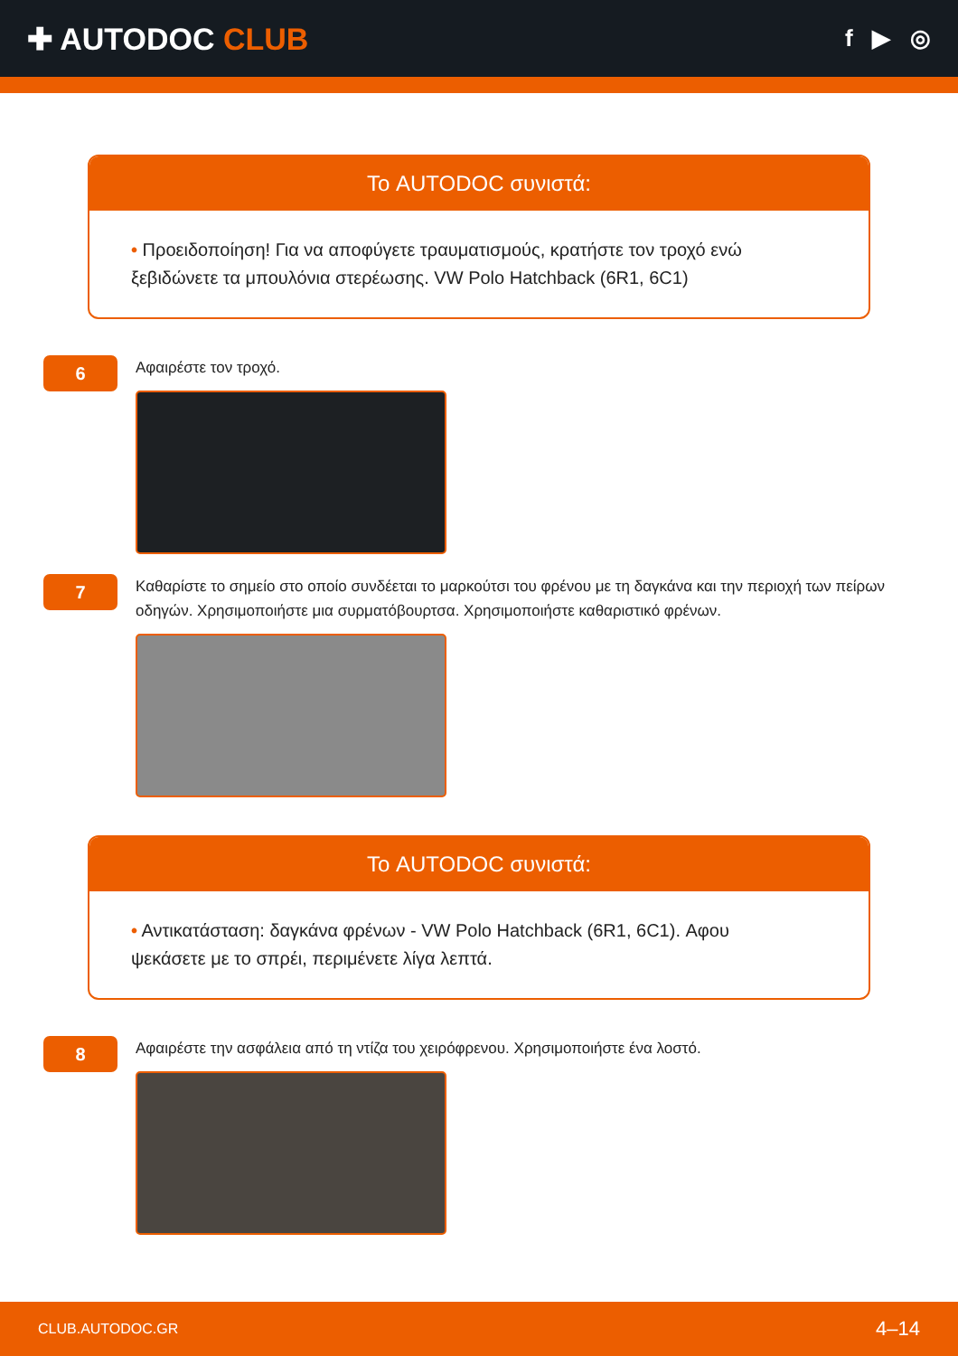✚ AUTODOC CLUB
f ▶ ◎
Το AUTODOC συνιστά:
• Προειδοποίηση! Για να αποφύγετε τραυματισμούς, κρατήστε τον τροχό ενώ ξεβιδώνετε τα μπουλόνια στερέωσης. VW Polo Hatchback (6R1, 6C1)
6
Αφαιρέστε τον τροχό.
7
Καθαρίστε το σημείο στο οποίο συνδέεται το μαρκούτσι του φρένου με τη δαγκάνα και την περιοχή των πείρων οδηγών. Χρησιμοποιήστε μια συρματόβουρτσα. Χρησιμοποιήστε καθαριστικό φρένων.
Το AUTODOC συνιστά:
• Αντικατάσταση: δαγκάνα φρένων - VW Polo Hatchback (6R1, 6C1). Αφου ψεκάσετε με το σπρέι, περιμένετε λίγα λεπτά.
8
Αφαιρέστε την ασφάλεια από τη ντίζα του χειρόφρενου. Χρησιμοποιήστε ένα λοστό.
CLUB.AUTODOC.GR 4–14